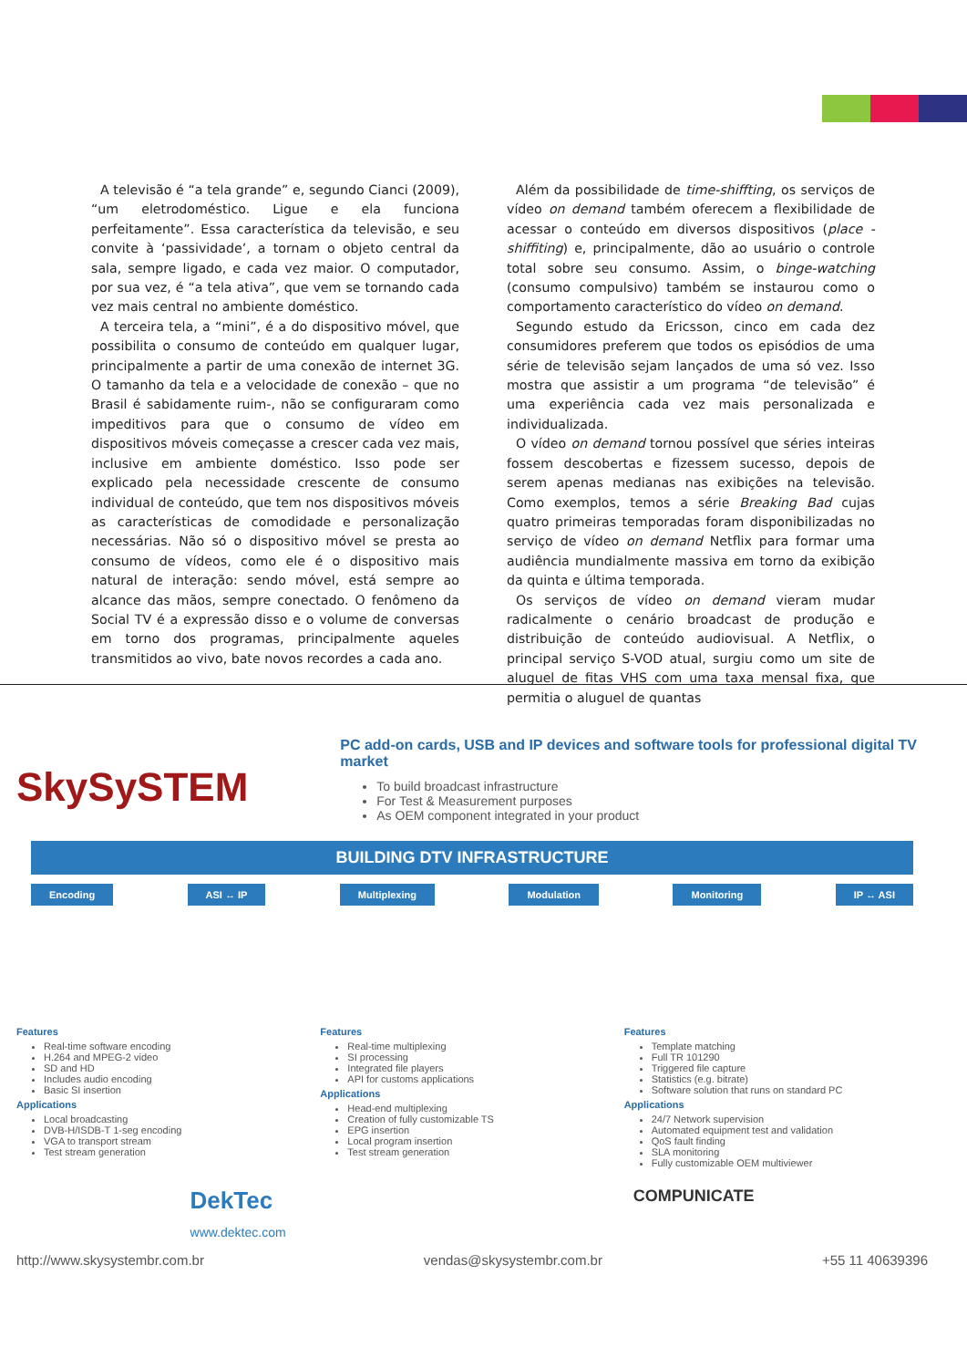A televisão é “a tela grande” e, segundo Cianci (2009), “um eletrodoméstico. Ligue e ela funciona perfeitamente”. Essa característica da televisão, e seu convite à ‘passividade’, a tornam o objeto central da sala, sempre ligado, e cada vez maior. O computador, por sua vez, é “a tela ativa”, que vem se tornando cada vez mais central no ambiente doméstico.
A terceira tela, a “mini”, é a do dispositivo móvel, que possibilita o consumo de conteúdo em qualquer lugar, principalmente a partir de uma conexão de internet 3G. O tamanho da tela e a velocidade de conexão – que no Brasil é sabidamente ruim-, não se configuraram como impeditivos para que o consumo de vídeo em dispositivos móveis começasse a crescer cada vez mais, inclusive em ambiente doméstico. Isso pode ser explicado pela necessidade crescente de consumo individual de conteúdo, que tem nos dispositivos móveis as características de comodidade e personalização necessárias. Não só o dispositivo móvel se presta ao consumo de vídeos, como ele é o dispositivo mais natural de interação: sendo móvel, está sempre ao alcance das mãos, sempre conectado. O fenômeno da Social TV é a expressão disso e o volume de conversas em torno dos programas, principalmente aqueles transmitidos ao vivo, bate novos recordes a cada ano.
Além da possibilidade de time-shiffting, os serviços de vídeo on demand também oferecem a flexibilidade de acessar o conteúdo em diversos dispositivos (place -shiffiting) e, principalmente, dão ao usuário o controle total sobre seu consumo. Assim, o binge-watching (consumo compulsivo) também se instaurou como o comportamento característico do vídeo on demand.
Segundo estudo da Ericsson, cinco em cada dez consumidores preferem que todos os episódios de uma série de televisão sejam lançados de uma só vez. Isso mostra que assistir a um programa “de televisão” é uma experiência cada vez mais personalizada e individualizada.
O vídeo on demand tornou possível que séries inteiras fossem descobertas e fizessem sucesso, depois de serem apenas medianas nas exibições na televisão. Como exemplos, temos a série Breaking Bad cujas quatro primeiras temporadas foram disponibilizadas no serviço de vídeo on demand Netflix para formar uma audiência mundialmente massiva em torno da exibição da quinta e última temporada.
Os serviços de vídeo on demand vieram mudar radicalmente o cenário broadcast de produção e distribuição de conteúdo audiovisual. A Netflix, o principal serviço S-VOD atual, surgiu como um site de aluguel de fitas VHS com uma taxa mensal fixa, que permitia o aluguel de quantas
SkySySTEM
PC add-on cards, USB and IP devices and software tools for professional digital TV market
To build broadcast infrastructure
For Test & Measurement purposes
As OEM component integrated in your product
BUILDING DTV INFRASTRUCTURE
Encoding ASI ↔ IP Multiplexing Modulation Monitoring IP ↔ ASI
Features
Real-time software encoding
H.264 and MPEG-2 video
SD and HD
Includes audio encoding
Basic SI insertion
Applications
Local broadcasting
DVB-H/ISDB-T 1-seg encoding
VGA to transport stream
Test stream generation
Features
Real-time multiplexing
SI processing
Integrated file players
API for customs applications
Applications
Head-end multiplexing
Creation of fully customizable TS
EPG insertion
Local program insertion
Test stream generation
Features
Template matching
Full TR 101290
Triggered file capture
Statistics (e.g. bitrate)
Software solution that runs on standard PC
Applications
24/7 Network supervision
Automated equipment test and validation
QoS fault finding
SLA monitoring
Fully customizable OEM multiviewer
DekTec
www.dektec.com COMPUNICATE
http://www.skysystembr.com.br vendas@skysystembr.com.br +55 11 40639396